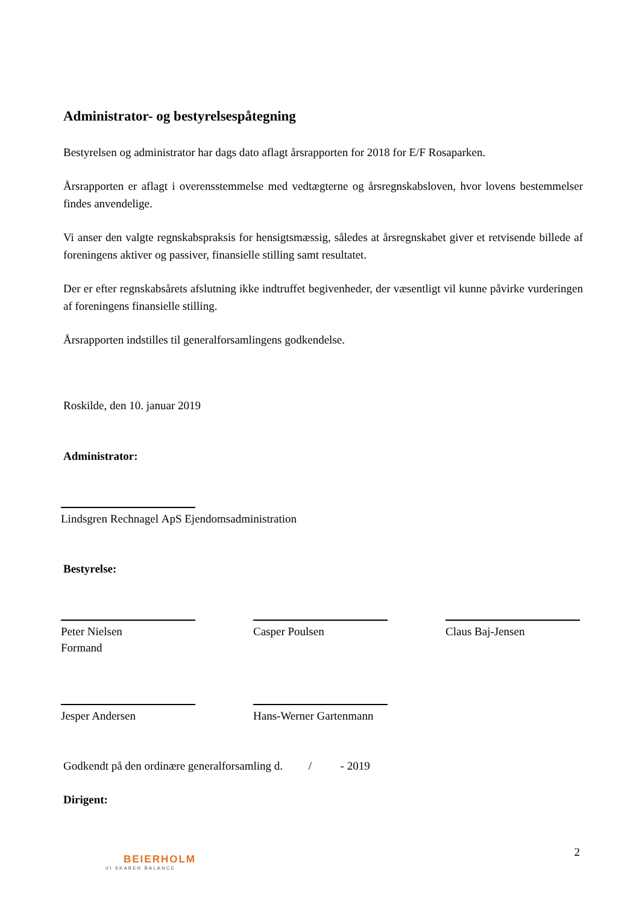Administrator- og bestyrelsespåtegning
Bestyrelsen og administrator har dags dato aflagt årsrapporten for 2018 for E/F Rosaparken.
Årsrapporten er aflagt i overensstemmelse med vedtægterne og årsregnskabsloven, hvor lovens bestemmelser findes anvendelige.
Vi anser den valgte regnskabspraksis for hensigtsmæssig, således at årsregnskabet giver et retvisende billede af foreningens aktiver og passiver, finansielle stilling samt resultatet.
Der er efter regnskabsårets afslutning ikke indtruffet begivenheder, der væsentligt vil kunne påvirke vurderingen af foreningens finansielle stilling.
Årsrapporten indstilles til generalforsamlingens godkendelse.
Roskilde, den 10. januar 2019
Administrator:
Lindsgren Rechnagel ApS Ejendomsadministration
Bestyrelse:
Peter Nielsen
Formand
Casper Poulsen Claus Baj-Jensen
Jesper Andersen Hans-Werner Gartenmann
Godkendt på den ordinære generalforsamling d. / - 2019
Dirigent:
2
BEIERHOLM
VI SKABER BALANCE